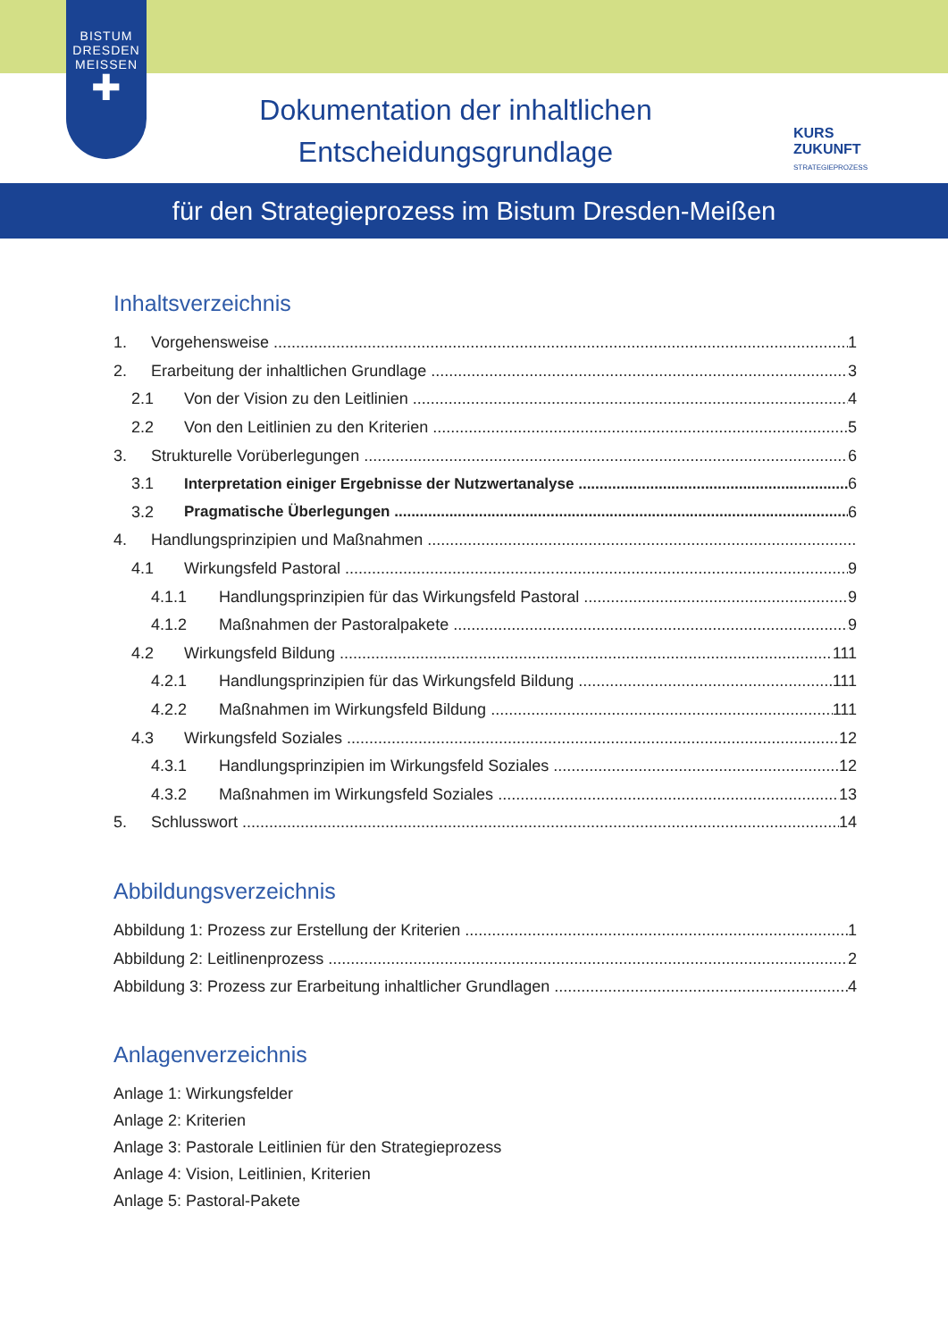BISTUM
DRESDEN
MEISSEN
✚
Dokumentation der inhaltlichen
Entscheidungsgrundlage
KURS
ZUKUNFT
STRATEGIEPROZESS
für den Strategieprozess im Bistum Dresden-Meißen
Inhaltsverzeichnis
1. Vorgehensweise 1
2. Erarbeitung der inhaltlichen Grundlage 3
2.1 Von der Vision zu den Leitlinien 4
2.2 Von den Leitlinien zu den Kriterien 5
3. Strukturelle Vorüberlegungen 6
3.1 Interpretation einiger Ergebnisse der Nutzwertanalyse 6
3.2 Pragmatische Überlegungen 6
4. Handlungsprinzipien und Maßnahmen
4.1 Wirkungsfeld Pastoral 9
4.1.1 Handlungsprinzipien für das Wirkungsfeld Pastoral 9
4.1.2 Maßnahmen der Pastoralpakete 9
4.2 Wirkungsfeld Bildung 111
4.2.1 Handlungsprinzipien für das Wirkungsfeld Bildung 111
4.2.2 Maßnahmen im Wirkungsfeld Bildung 111
4.3 Wirkungsfeld Soziales 12
4.3.1 Handlungsprinzipien im Wirkungsfeld Soziales 12
4.3.2 Maßnahmen im Wirkungsfeld Soziales 13
5. Schlusswort 14
Abbildungsverzeichnis
Abbildung 1: Prozess zur Erstellung der Kriterien 1
Abbildung 2: Leitlinenprozess 2
Abbildung 3: Prozess zur Erarbeitung inhaltlicher Grundlagen 4
Anlagenverzeichnis
Anlage 1: Wirkungsfelder
Anlage 2: Kriterien
Anlage 3: Pastorale Leitlinien für den Strategieprozess
Anlage 4: Vision, Leitlinien, Kriterien
Anlage 5: Pastoral-Pakete